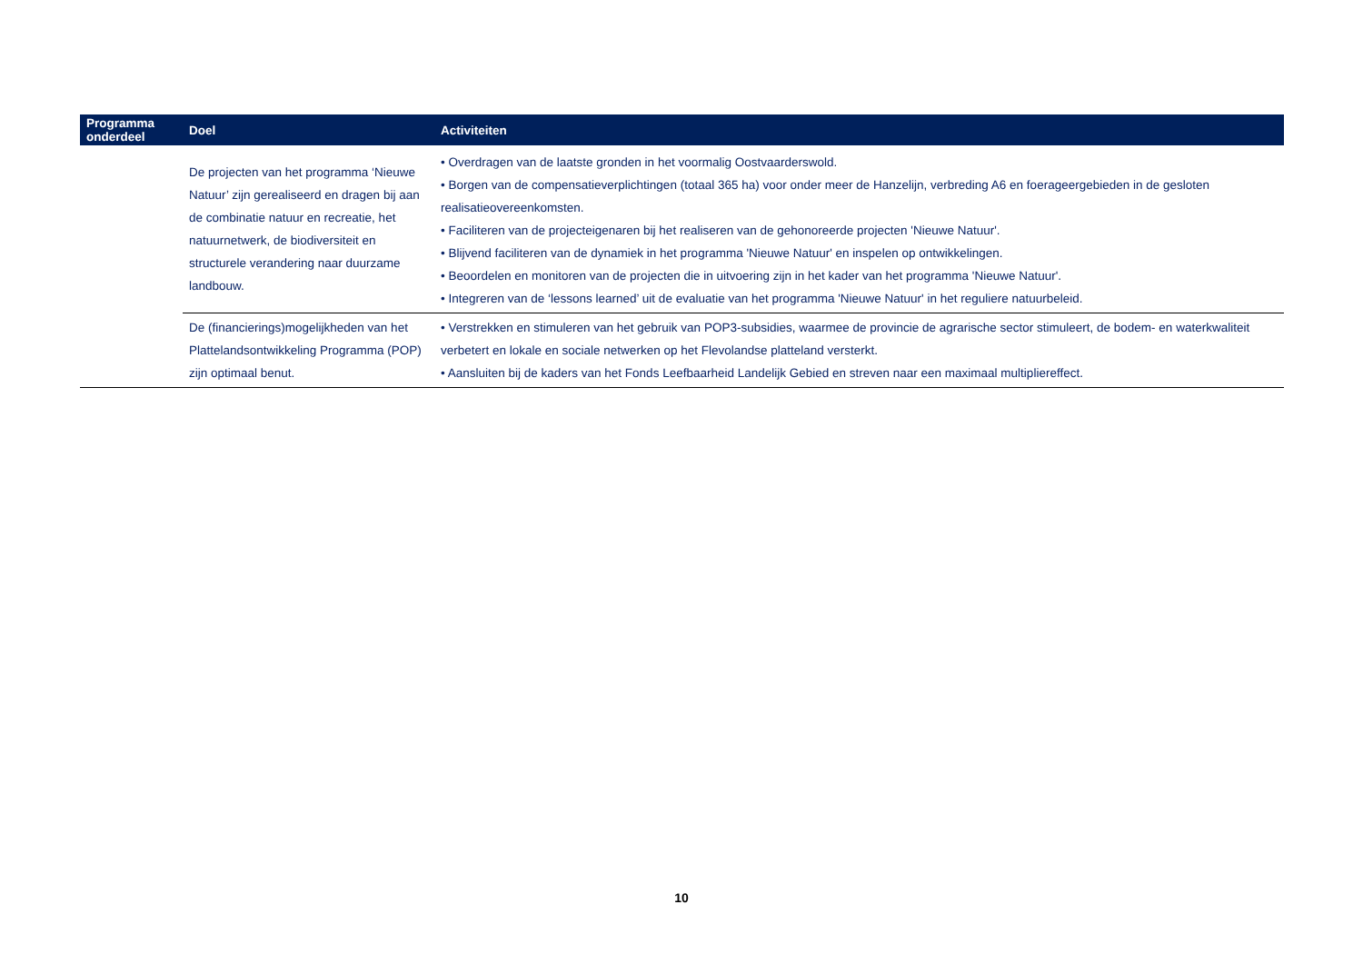| Programma onderdeel | Doel | Activiteiten |
| --- | --- | --- |
| | De projecten van het programma ‘Nieuwe Natuur’ zijn gerealiseerd en dragen bij aan de combinatie natuur en recreatie, het natuurnetwerk, de biodiversiteit en structurele verandering naar duurzame landbouw. | • Overdragen van de laatste gronden in het voormalig Oostvaarderswold. • Borgen van de compensatieverplichtingen (totaal 365 ha) voor onder meer de Hanzelijn, verbreding A6 en foerageergebieden in de gesloten realisatieovereenkomsten. • Faciliteren van de projecteigenaren bij het realiseren van de gehonoreerde projecten 'Nieuwe Natuur'. • Blijvend faciliteren van de dynamiek in het programma 'Nieuwe Natuur' en inspelen op ontwikkelingen. • Beoordelen en monitoren van de projecten die in uitvoering zijn in het kader van het programma 'Nieuwe Natuur'. • Integreren van de ‘lessons learned’ uit de evaluatie van het programma 'Nieuwe Natuur' in het reguliere natuurbeleid. |
| | De (financierings)mogelijkheden van het Plattelandsontwikkeling Programma (POP) zijn optimaal benut. | • Verstrekken en stimuleren van het gebruik van POP3-subsidies, waarmee de provincie de agrarische sector stimuleert, de bodem- en waterkwaliteit verbetert en lokale en sociale netwerken op het Flevolandse platteland versterkt. • Aansluiten bij de kaders van het Fonds Leefbaarheid Landelijk Gebied en streven naar een maximaal multipliereffect. |
10